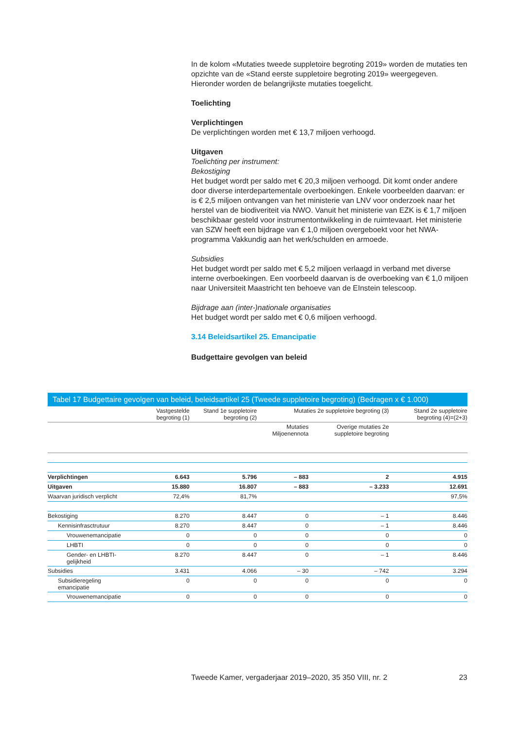In de kolom «Mutaties tweede suppletoire begroting 2019» worden de mutaties ten opzichte van de «Stand eerste suppletoire begroting 2019» weergegeven. Hieronder worden de belangrijkste mutaties toegelicht.
Toelichting
Verplichtingen
De verplichtingen worden met € 13,7 miljoen verhoogd.
Uitgaven
Toelichting per instrument:
Bekostiging
Het budget wordt per saldo met € 20,3 miljoen verhoogd. Dit komt onder andere door diverse interdepartementale overboekingen. Enkele voorbeelden daarvan: er is € 2,5 miljoen ontvangen van het ministerie van LNV voor onderzoek naar het herstel van de biodiveriteit via NWO. Vanuit het ministerie van EZK is € 1,7 miljoen beschikbaar gesteld voor instrumentontwikkeling in de ruimtevaart. Het ministerie van SZW heeft een bijdrage van € 1,0 miljoen overgeboekt voor het NWA-programma Vakkundig aan het werk/schulden en armoede.
Subsidies
Het budget wordt per saldo met € 5,2 miljoen verlaagd in verband met diverse interne overboekingen. Een voorbeeld daarvan is de overboeking van € 1,0 miljoen naar Universiteit Maastricht ten behoeve van de EInstein telescoop.
Bijdrage aan (inter-)nationale organisaties
Het budget wordt per saldo met € 0,6 miljoen verhoogd.
3.14 Beleidsartikel 25. Emancipatie
Budgettaire gevolgen van beleid
Tabel 17 Budgettaire gevolgen van beleid, beleidsartikel 25 (Tweede suppletoire begroting) (Bedragen x € 1.000)
| | Vastgestelde begroting (1) | Stand 1e suppletoire begroting (2) | Mutaties 2e suppletoire begroting (3) | | Stand 2e suppletoire begroting (4)=(2+3) |
| --- | --- | --- | --- | --- | --- |
| | | | Mutaties Miljoenennota | Overige mutaties 2e suppletoire begroting | |
| Verplichtingen | 6.643 | 5.796 | – 883 | 2 | 4.915 |
| Uitgaven | 15.880 | 16.807 | – 883 | – 3.233 | 12.691 |
| Waarvan juridisch verplicht | 72,4% | 81,7% | | | 97,5% |
| Bekostiging | 8.270 | 8.447 | 0 | – 1 | 8.446 |
| Kennisinfrasctrutuur | 8.270 | 8.447 | 0 | – 1 | 8.446 |
| Vrouwenemancipatie | 0 | 0 | 0 | 0 | 0 |
| LHBTI | 0 | 0 | 0 | 0 | 0 |
| Gender- en LHBTI-gelijkheid | 8.270 | 8.447 | 0 | – 1 | 8.446 |
| Subsidies | 3.431 | 4.066 | – 30 | – 742 | 3.294 |
| Subsidieregeling emancipatie | 0 | 0 | 0 | 0 | 0 |
| Vrouwenemancipatie | 0 | 0 | 0 | 0 | 0 |
Tweede Kamer, vergaderjaar 2019–2020, 35 350 VIII, nr. 2 23